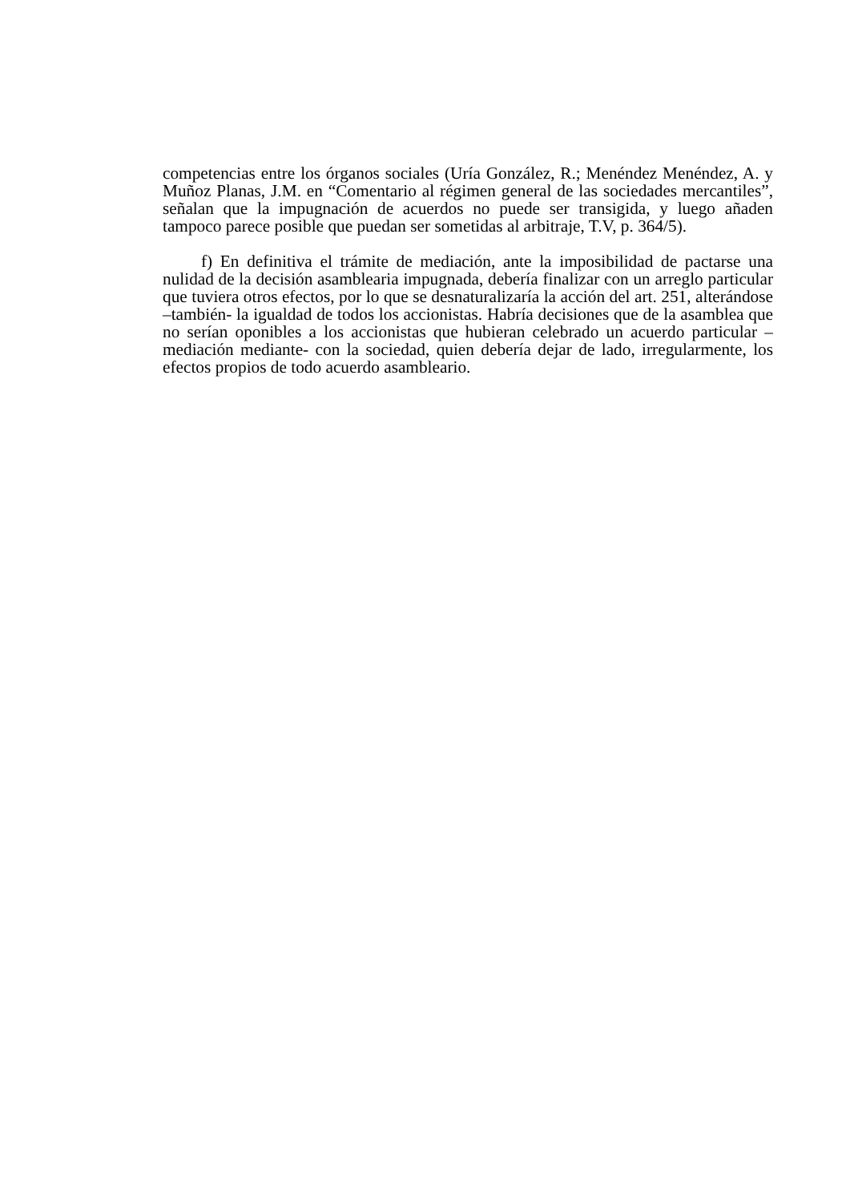competencias entre los órganos sociales (Uría González, R.; Menéndez Menéndez, A. y Muñoz Planas, J.M. en “Comentario al régimen general de las sociedades mercantiles”, señalan que la impugnación de acuerdos no puede ser transigida, y luego añaden tampoco parece posible que puedan ser sometidas al arbitraje, T.V, p. 364/5).
f) En definitiva el trámite de mediación, ante la imposibilidad de pactarse una nulidad de la decisión asamblearia impugnada, debería finalizar con un arreglo particular que tuviera otros efectos, por lo que se desnaturalizaría la acción del art. 251, alterándose –también- la igualdad de todos los accionistas. Habría decisiones que de la asamblea que no serían oponibles a los accionistas que hubieran celebrado un acuerdo particular –mediación mediante- con la sociedad, quien debería dejar de lado, irregularmente, los efectos propios de todo acuerdo asambleario.